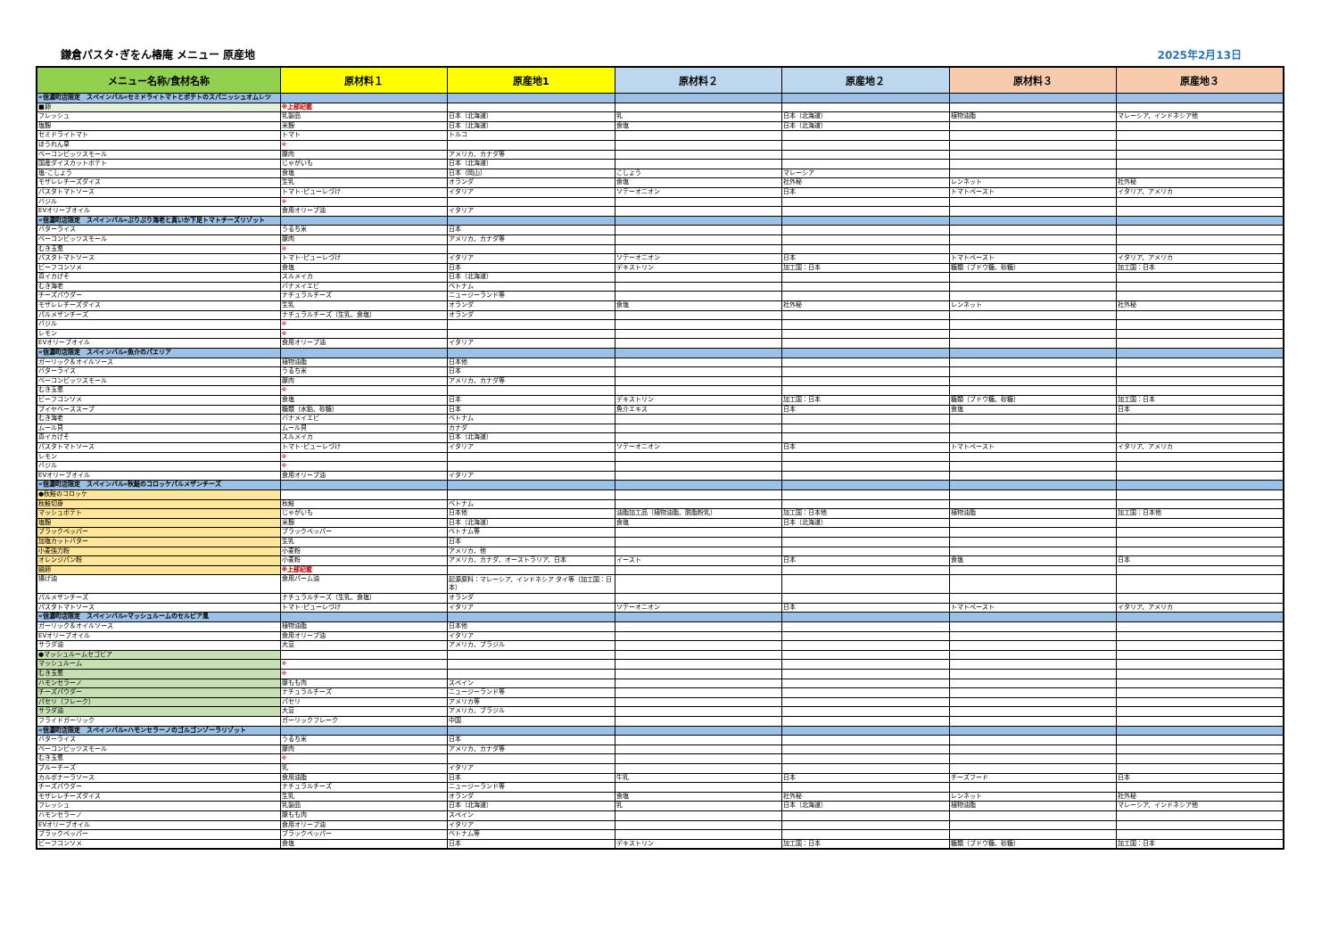鎌倉パスタ･ぎをん椿庵 メニュー 原産地
2025年2月13日
| メニュー名称/食材名称 | 原材料１ | 原産地1 | 原材料２ | 原産地２ | 原材料３ | 原産地３ |
| --- | --- | --- | --- | --- | --- | --- |
| «信濃町店限定 スペインバル»セミドライトマトとポテトのスパニッシュオムレツ | | | | | | |
| ■卵 | ※上部記載 | | | | | |
| フレッシュ | 乳製品 | 日本（北海道） | 乳 | 日本（北海道） | 植物油脂 | マレーシア、インドネシア他 |
| 塩麹 | 米麹 | 日本（北海道） | 食塩 | 日本（北海道） | | |
| セミドライトマト | トマト | トルコ | | | | |
| ほうれん草 | ※ | | | | | |
| ベーコンビッツスモール | 豚肉 | アメリカ、カナダ等 | | | | |
| 国産ダイスカットポテト | じゃがいも | 日本（北海道） | | | | |
| 塩･こしょう | 食塩 | 日本（岡山） | こしょう | マレーシア | | |
| モザレレチーズダイス | 生乳 | オランダ | 食塩 | 社外秘 | レンネット | 社外秘 |
| パスタトマトソース | トマト･ピューレづけ | イタリア | ソテーオニオン | 日本 | トマトペースト | イタリア、アメリカ |
| バジル | ※ | | | | | |
| EVオリーブオイル | 食用オリーブ油 | イタリア | | | | |
| «信濃町店限定 スペインバル»ぷりぷり海老と真いか下足トマトチーズリゾット | | | | | | |
| バターライス | うるち米 | 日本 | | | | |
| ベーコンビッツスモール | 豚肉 | アメリカ、カナダ等 | | | | |
| むき玉葱 | ※ | | | | | |
| パスタトマトソース | トマト･ピューレづけ | イタリア | ソテーオニオン | 日本 | トマトペースト | イタリア、アメリカ |
| ビーフコンソメ | 食塩 | 日本 | デキストリン | 加工国：日本 | 糖類（ブドウ糖、砂糖） | 加工国：日本 |
| 真イカげそ | スルメイカ | 日本（北海道） | | | | |
| むき海老 | バナメイエビ | ベトナム | | | | |
| チーズパウダー | ナチュラルチーズ | ニュージーランド等 | | | | |
| モザレレチーズダイス | 生乳 | オランダ | 食塩 | 社外秘 | レンネット | 社外秘 |
| パルメザンチーズ | ナチュラルチーズ（生乳、食塩） | オランダ | | | | |
| バジル | ※ | | | | | |
| レモン | ※ | | | | | |
| EVオリーブオイル | 食用オリーブ油 | イタリア | | | | |
| «信濃町店限定 スペインバル»魚介のパエリア | | | | | | |
| ガーリック＆オイルソース | 植物油脂 | 日本他 | | | | |
| バターライス | うるち米 | 日本 | | | | |
| ベーコンビッツスモール | 豚肉 | アメリカ、カナダ等 | | | | |
| むき玉葱 | ※ | | | | | |
| ビーフコンソメ | 食塩 | 日本 | デキストリン | 加工国：日本 | 糖類（ブドウ糖、砂糖） | 加工国：日本 |
| ブイヤベーススープ | 糖類（水飴、砂糖） | 日本 | 魚介エキス | 日本 | 食塩 | 日本 |
| むき海老 | バナメイエビ | ベトナム | | | | |
| ムール貝 | ムール貝 | カナダ | | | | |
| 真イカげそ | スルメイカ | 日本（北海道） | | | | |
| パスタトマトソース | トマト･ピューレづけ | イタリア | ソテーオニオン | 日本 | トマトペースト | イタリア、アメリカ |
| レモン | ※ | | | | | |
| バジル | ※ | | | | | |
| EVオリーブオイル | 食用オリーブ油 | イタリア | | | | |
| «信濃町店限定 スペインバル»秋鮭のコロッケパルメザンチーズ | | | | | | |
| ●秋鮭のコロッケ | | | | | | |
| 秋鮭切身 | 秋鮭 | ベトナム | | | | |
| マッシュポテト | じゃがいも | 日本他 | 油脂加工品（植物油脂、脱脂粉乳） | 加工国：日本他 | 植物油脂 | 加工国：日本他 |
| 塩麹 | 米麹 | 日本（北海道） | 食塩 | 日本（北海道） | | |
| ブラックペッパー | ブラックペッパー | ベトナム等 | | | | |
| 加塩カットバター | 生乳 | 日本 | | | | |
| 小麦強力粉 | 小麦粉 | アメリカ、他 | | | | |
| オレンジパン粉 | 小麦粉 | アメリカ、カナダ、オーストラリア、日本 | イースト | 日本 | 食塩 | 日本 |
| 鶏卵 | ※上部記載 | | | | | |
| 揚げ油 | 食用パーム油 | 起源原料：マレーシア、インドネシア タイ等（加工国：日本） | | | | |
| パルメザンチーズ | ナチュラルチーズ（生乳、食塩） | オランダ | | | | |
| パスタトマトソース | トマト･ピューレづけ | イタリア | ソテーオニオン | 日本 | トマトペースト | イタリア、アメリカ |
| «信濃町店限定 スペインバル»マッシュルームのセルビア風 | | | | | | |
| ガーリック＆オイルソース | 植物油脂 | 日本他 | | | | |
| EVオリーブオイル | 食用オリーブ油 | イタリア | | | | |
| サラダ油 | 大豆 | アメリカ、ブラジル | | | | |
| ●マッシュルームセゴビア | | | | | | |
| マッシュルーム | ※ | | | | | |
| むき玉葱 | ※ | | | | | |
| ハモンセラーノ | 豚もも肉 | スペイン | | | | |
| チーズパウダー | ナチュラルチーズ | ニュージーランド等 | | | | |
| パセリ（フレーク） | パセリ | アメリカ等 | | | | |
| サラダ油 | 大豆 | アメリカ、ブラジル | | | | |
| フライドガーリック | ガーリックフレーク | 中国 | | | | |
| «信濃町店限定 スペインバル»ハモンセラーノのゴルゴンゾーラリゾット | | | | | | |
| バターライス | うるち米 | 日本 | | | | |
| ベーコンビッツスモール | 豚肉 | アメリカ、カナダ等 | | | | |
| むき玉葱 | ※ | | | | | |
| ブルーチーズ | 乳 | イタリア | | | | |
| カルボナーラソース | 食用油脂 | 日本 | 牛乳 | 日本 | チーズフード | 日本 |
| チーズパウダー | ナチュラルチーズ | ニュージーランド等 | | | | |
| モザレレチーズダイス | 生乳 | オランダ | 食塩 | 社外秘 | レンネット | 社外秘 |
| フレッシュ | 乳製品 | 日本（北海道） | 乳 | 日本（北海道） | 植物油脂 | マレーシア、インドネシア他 |
| ハモンセラーノ | 豚もも肉 | スペイン | | | | |
| EVオリーブオイル | 食用オリーブ油 | イタリア | | | | |
| ブラックペッパー | ブラックペッパー | ベトナム等 | | | | |
| ビーフコンソメ | 食塩 | 日本 | デキストリン | 加工国：日本 | 糖類（ブドウ糖、砂糖） | 加工国：日本 |